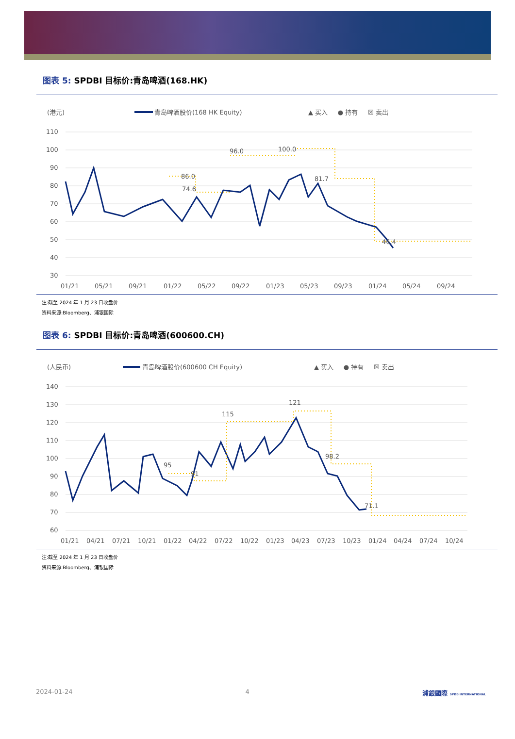图表 5: SPDBI 目标价:青岛啤酒(168.HK)
(港元)
青岛啤酒股价(168 HK Equity)
▲ 买入 ● 持有 ☒ 卖出
110
100
90
80
70
60
50
40
30
86.0
74.6
96.0
100.0
81.7
46.4
01/21
05/21
09/21
01/22
05/22
09/22
01/23
05/23
09/23
01/24
05/24
09/24
注:截至 2024 年 1 月 23 日收盘价
资料来源:Bloomberg、浦银国际
图表 6: SPDBI 目标价:青岛啤酒(600600.CH)
(人民币)
青岛啤酒股价(600600 CH Equity)
▲ 买入 ● 持有 ☒ 卖出
140
130
120
110
100
90
80
70
60
95
91
115
121
98.2
71.1
01/21
04/21
07/21
10/21
01/22
04/22
07/22
10/22
01/23
04/23
07/23
10/23
01/24
04/24
07/24
10/24
注:截至 2024 年 1 月 23 日收盘价
资料来源:Bloomberg、浦银国际
2024-01-24 4 浦銀國際 SPDB INTERNATIONAL